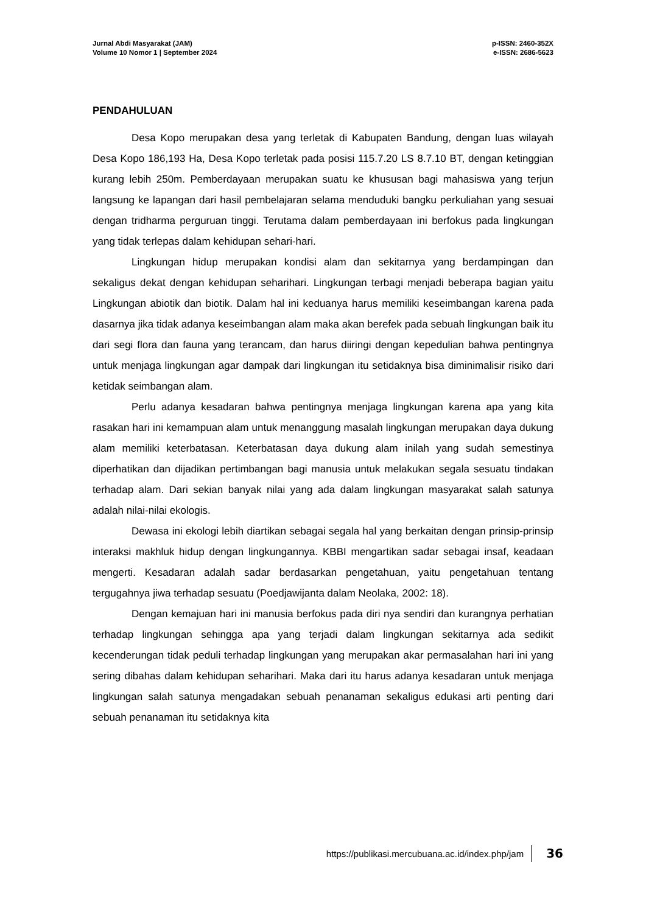Jurnal Abdi Masyarakat (JAM)
Volume 10 Nomor 1 | September 2024
p-ISSN: 2460-352X
e-ISSN: 2686-5623
PENDAHULUAN
Desa Kopo merupakan desa yang terletak di Kabupaten Bandung, dengan luas wilayah Desa Kopo 186,193 Ha, Desa Kopo terletak pada posisi 115.7.20 LS 8.7.10 BT, dengan ketinggian kurang lebih 250m. Pemberdayaan merupakan suatu ke khususan bagi mahasiswa yang terjun langsung ke lapangan dari hasil pembelajaran selama menduduki bangku perkuliahan yang sesuai dengan tridharma perguruan tinggi. Terutama dalam pemberdayaan ini berfokus pada lingkungan yang tidak terlepas dalam kehidupan sehari-hari.
Lingkungan hidup merupakan kondisi alam dan sekitarnya yang berdampingan dan sekaligus dekat dengan kehidupan seharihari. Lingkungan terbagi menjadi beberapa bagian yaitu Lingkungan abiotik dan biotik. Dalam hal ini keduanya harus memiliki keseimbangan karena pada dasarnya jika tidak adanya keseimbangan alam maka akan berefek pada sebuah lingkungan baik itu dari segi flora dan fauna yang terancam, dan harus diiringi dengan kepedulian bahwa pentingnya untuk menjaga lingkungan agar dampak dari lingkungan itu setidaknya bisa diminimalisir risiko dari ketidak seimbangan alam.
Perlu adanya kesadaran bahwa pentingnya menjaga lingkungan karena apa yang kita rasakan hari ini kemampuan alam untuk menanggung masalah lingkungan merupakan daya dukung alam memiliki keterbatasan. Keterbatasan daya dukung alam inilah yang sudah semestinya diperhatikan dan dijadikan pertimbangan bagi manusia untuk melakukan segala sesuatu tindakan terhadap alam. Dari sekian banyak nilai yang ada dalam lingkungan masyarakat salah satunya adalah nilai-nilai ekologis.
Dewasa ini ekologi lebih diartikan sebagai segala hal yang berkaitan dengan prinsip-prinsip interaksi makhluk hidup dengan lingkungannya. KBBI mengartikan sadar sebagai insaf, keadaan mengerti. Kesadaran adalah sadar berdasarkan pengetahuan, yaitu pengetahuan tentang tergugahnya jiwa terhadap sesuatu (Poedjawijanta dalam Neolaka, 2002: 18).
Dengan kemajuan hari ini manusia berfokus pada diri nya sendiri dan kurangnya perhatian terhadap lingkungan sehingga apa yang terjadi dalam lingkungan sekitarnya ada sedikit kecenderungan tidak peduli terhadap lingkungan yang merupakan akar permasalahan hari ini yang sering dibahas dalam kehidupan seharihari. Maka dari itu harus adanya kesadaran untuk menjaga lingkungan salah satunya mengadakan sebuah penanaman sekaligus edukasi arti penting dari sebuah penanaman itu setidaknya kita
https://publikasi.mercubuana.ac.id/index.php/jam 36